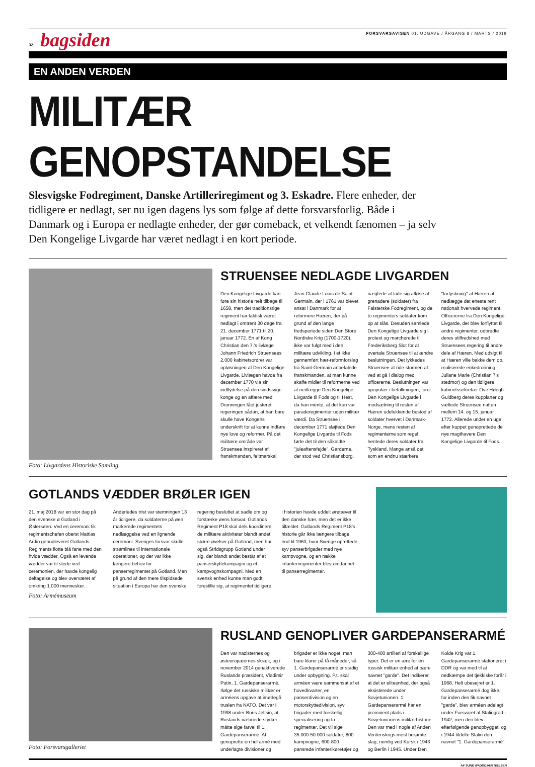32 bagsiden
FORSVARSAVISEN 01. UDGAVE / ÅRGANG 8 / MARTS / 2019
EN ANDEN VERDEN
MILITÆR GENOPSTANDELSE
Slesvigske Fodregiment, Danske Artilleriregiment og 3. Eskadre. Flere enheder, der tidligere er nedlagt, ser nu igen dagens lys som følge af dette forsvarsforlig. Både i Danmark og i Europa er nedlagte enheder, der gør comeback, et velkendt fænomen – ja selv Den Kongelige Livgarde har været nedlagt i en kort periode.
Foto: Livgardens Historiske Samling
STRUENSEE NEDLAGDE LIVGARDEN
Den Kongelige Livgarde kan føre sin historie helt tilbage til 1658, men det traditionsrige regiment har faktisk været nedlagt i omtrent 30 dage fra 21. december 1771 til 20. januar 1772. En af Kong Christian den 7.'s livlæge Johann Friedrich Struensees 2.000 kabinetsordrer var opløsningen af Den Kongelige Livgarde. Livlægen havde fra december 1770 via sin indflydelse på den sindssyge konge og en affære med Dronningen fået justeret regeringen sådan, at han bare skulle have Kongens underskrift for at kunne indføre nye love og reformer. På det militære område var Struensee inspireret af franskmanden, feltmarskal Jean Claude Louis de Saint-Germain, der i 1761 var blevet ansat i Danmark for at reformere Hæren, der på grund af den lange fredsperiode siden Den Store Nordiske Krig (1700-1720), ikke var fulgt med i den militære udvikling. I et ikke gennemført hær-reformforslag fra Saint-Germain anbefalede franskmanden, at man kunne skaffe midler til reformerne ved at nedlægge Den Kongelige Livgarde til Fods og til Hest, da han mente, at det kun var paraderegimenter uden militær værdi. Da Struensee i december 1771 sløjfede Den Kongelige Livgarde til Fods førte det til den såkaldte "juleaftensfejde". Garderne, der stod ved Christiansborg, nægtede at lade sig afløse af grenadere (soldater) fra Falsterske Fodregiment, og de to regimenters soldater kom op at slås. Desuden samlede Den Kongelige Livgarde sig i protest og marcherede til Frederiksberg Slot for at overtale Struensee til at ændre beslutningen. Det lykkedes Struensee at ride stormen af ved at gå i dialog med officererne. Beslutningen var upopulær i befolkningen, fordi Den Kongelige Livgarde i modsætning til resten af Hæren udelukkende bestod af soldater hvervet i Danmark-Norge, mens resten af regimenterne som regel hentede deres soldater fra Tyskland. Mange anså det som en endnu stærkere "fortyskning" af Hæren at nedlægge det eneste rent nationalt hvervede regiment. Officererne fra Den Kongelige Livgarde, der blev forflyttet til andre regimenter, udbredte deres utilfredshed med Struensees regering til andre dele af Hæren. Med udsigt til at Hæren ville bakke dem op, realiserede enkedronning Juliane Marie (Christian 7's stedmor) og den tidligere kabinetssekretær Ove Høegh-Guldberg deres kupplaner og væltede Struensee natten mellem 14. og 15. januar 1772. Allerede under en uge efter kuppet genoprettede de nye magthavere Den Kongelige Livgarde til Fods.
GOTLANDS VÆDDER BRØLER IGEN
21. maj 2018 var en stor dag på den svenske ø Gotland i Østersøen. Ved en ceremoni fik regimentschefen oberst Mattias Ardin genudleveret Gotlands Regiments flotte blå fane med den hvide vædder. Også en levende vædder var til stede ved ceremonien, der havde kongelig deltagelse og blev overværet af omkring 1.000 mennesker. Anderledes trist var stemningen 13 år tidligere, da soldaterne på øen markerede regimentets nedlæggelse ved en lignende ceremoni. Sveriges forsvar skulle strømlines til internationale operationer, og der var ikke længere behov for panserregimentet på Gotland. Men på grund af den mere tilspidsede situation i Europa har den svenske regering besluttet at sadle om og forstærke øens forsvar. Gotlands Regiment P18 skal dels koordinere de militære aktiviteter blandt andet større øvelser på Gotland, men har også Stridsgrupp Gotland under sig, der blandt andet består af et panserskyttekompagni og et kampvognskompagni. Med en svensk enhed kunne man godt forestille sig, at regimentet tidligere i historien havde uddelt øretæver til den danske hær, men det er ikke tilfældet. Gotlands Regiment P18's historie går ikke længere tilbage end til 1963, hvor Sverige oprettede syv panserbrigader med nye kampvogne, og en række infanteriregimenter blev omdannet til panserregimenter.
Foto: Armémuseum
Foto: Forsvarsgalleriet
RUSLAND GENOPLIVER GARDEPANSERARMÉ
Den var nazisternes og østeuropæernes skræk, og i november 2014 genaktiverede Ruslands præsident, Vladimir Putin, 1. Gardepanserarmé. Ifølge det russiske militær er arméens opgave at imødegå truslen fra NATO. Det var i 1998 under Boris Jeltsin, at Ruslands væbnede styrker måtte sige farvel til 1. Gardepanserarmé. At genoprette en hel armé med underlagte divisioner og brigader er ikke noget, man bare klarer på få måneder, så 1. Gardepanserarmé er stadig under opbygning. P.t. skal arméen være sammensat af et hovedkvarter, en panserdivision og en motorskyttedivision, syv brigader med forskellig specialisering og to regimenter. Det vil sige 35.000-50.000 soldater, 800 kampvogne, 600-800 pansrede infanterikøretøjer og 300-400 artilleri af forskellige typer. Det er en ære for en russisk militær enhed at bære navnet "garde". Det indikerer, at det er eliteenhed, der også eksisterede under Sovjetunionen. 1. Gardepanserarmé har en prominent plads i Sovjetunionens militærhistorie. Den var med i nogle af Anden Verdenskrigs mest berømte slag, nemlig ved Kursk i 1943 og Berlin i 1945. Under Den Kolde Krig var 1. Gardepanserarmé stationeret i DDR og var med til at nedkæmpe det tjekkiske forår i 1968. Helt ubesejret er 1. Gardepanserarmé dog ikke, for inden den fik navnet "garde", blev arméen ødelagt under Forsvaret af Stalingrad i 1942, men den blev efterfølgende genopbygget, og i 1944 tildelte Stalin den navnet "1. Gardepanserarmé".
AF SUNE WADSKJÆR NIELSEN